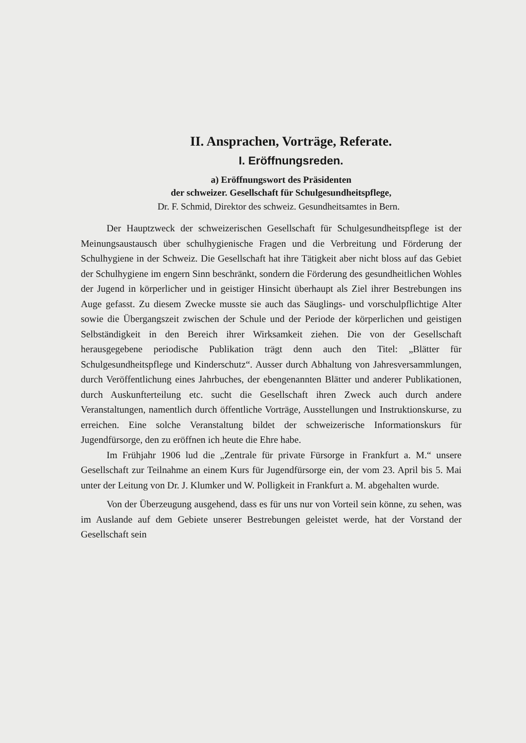II. Ansprachen, Vorträge, Referate.
I. Eröffnungsreden.
a) Eröffnungswort des Präsidenten
der schweizer. Gesellschaft für Schulgesundheitspflege,
Dr. F. Schmid, Direktor des schweiz. Gesundheitsamtes in Bern.
Der Hauptzweck der schweizerischen Gesellschaft für Schulgesundheitspflege ist der Meinungsaustausch über schulhygienische Fragen und die Verbreitung und Förderung der Schulhygiene in der Schweiz. Die Gesellschaft hat ihre Tätigkeit aber nicht bloss auf das Gebiet der Schulhygiene im engern Sinn beschränkt, sondern die Förderung des gesundheitlichen Wohles der Jugend in körperlicher und in geistiger Hinsicht überhaupt als Ziel ihrer Bestrebungen ins Auge gefasst. Zu diesem Zwecke musste sie auch das Säuglings- und vorschulpflichtige Alter sowie die Übergangszeit zwischen der Schule und der Periode der körperlichen und geistigen Selbständigkeit in den Bereich ihrer Wirksamkeit ziehen. Die von der Gesellschaft herausgegebene periodische Publikation trägt denn auch den Titel: „Blätter für Schulgesundheitspflege und Kinderschutz“. Ausser durch Abhaltung von Jahresversammlungen, durch Veröffentlichung eines Jahrbuches, der ebengenannten Blätter und anderer Publikationen, durch Auskunfterteilung etc. sucht die Gesellschaft ihren Zweck auch durch andere Veranstaltungen, namentlich durch öffentliche Vorträge, Ausstellungen und Instruktionskurse, zu erreichen. Eine solche Veranstaltung bildet der schweizerische Informationskurs für Jugendfürsorge, den zu eröffnen ich heute die Ehre habe.
Im Frühjahr 1906 lud die „Zentrale für private Fürsorge in Frankfurt a. M.“ unsere Gesellschaft zur Teilnahme an einem Kurs für Jugendfürsorge ein, der vom 23. April bis 5. Mai unter der Leitung von Dr. J. Klumker und W. Polligkeit in Frankfurt a. M. abgehalten wurde.
Von der Überzeugung ausgehend, dass es für uns nur von Vorteil sein könne, zu sehen, was im Auslande auf dem Gebiete unserer Bestrebungen geleistet werde, hat der Vorstand der Gesellschaft sein